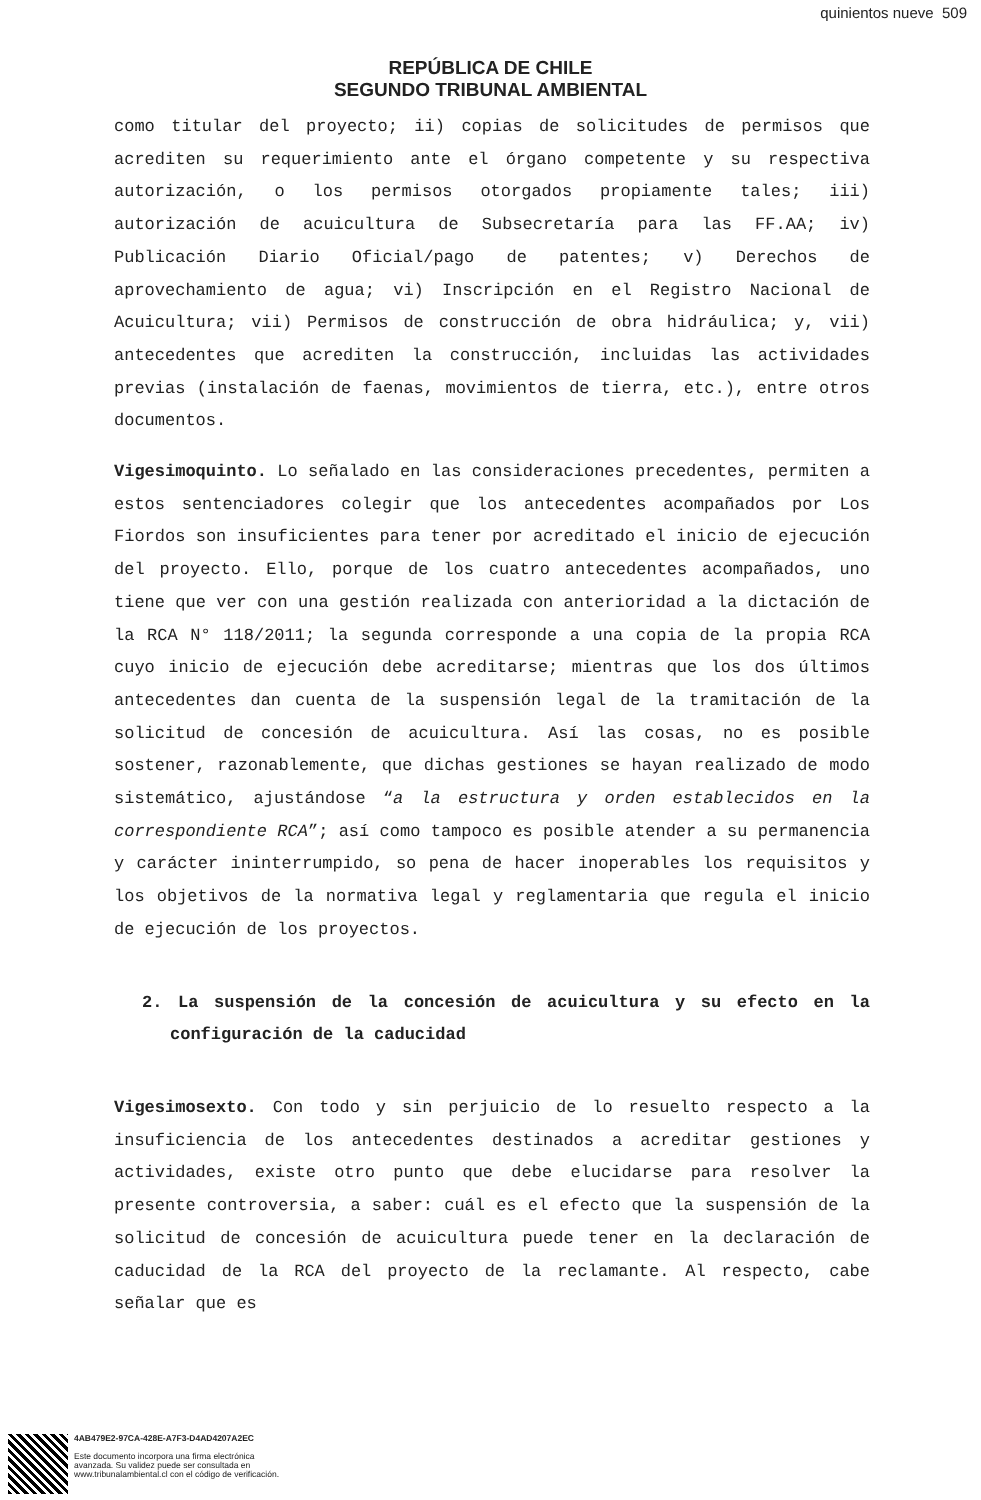quinientos nueve 509
REPÚBLICA DE CHILE
SEGUNDO TRIBUNAL AMBIENTAL
como titular del proyecto; ii) copias de solicitudes de permisos que acrediten su requerimiento ante el órgano competente y su respectiva autorización, o los permisos otorgados propiamente tales; iii) autorización de acuicultura de Subsecretaría para las FF.AA; iv) Publicación Diario Oficial/pago de patentes; v) Derechos de aprovechamiento de agua; vi) Inscripción en el Registro Nacional de Acuicultura; vii) Permisos de construcción de obra hidráulica; y, vii) antecedentes que acrediten la construcción, incluidas las actividades previas (instalación de faenas, movimientos de tierra, etc.), entre otros documentos.
Vigesimoquinto. Lo señalado en las consideraciones precedentes, permiten a estos sentenciadores colegir que los antecedentes acompañados por Los Fiordos son insuficientes para tener por acreditado el inicio de ejecución del proyecto. Ello, porque de los cuatro antecedentes acompañados, uno tiene que ver con una gestión realizada con anterioridad a la dictación de la RCA N° 118/2011; la segunda corresponde a una copia de la propia RCA cuyo inicio de ejecución debe acreditarse; mientras que los dos últimos antecedentes dan cuenta de la suspensión legal de la tramitación de la solicitud de concesión de acuicultura. Así las cosas, no es posible sostener, razonablemente, que dichas gestiones se hayan realizado de modo sistemático, ajustándose “a la estructura y orden establecidos en la correspondiente RCA”; así como tampoco es posible atender a su permanencia y carácter ininterrumpido, so pena de hacer inoperables los requisitos y los objetivos de la normativa legal y reglamentaria que regula el inicio de ejecución de los proyectos.
2. La suspensión de la concesión de acuicultura y su efecto en la configuración de la caducidad
Vigesimosexto. Con todo y sin perjuicio de lo resuelto respecto a la insuficiencia de los antecedentes destinados a acreditar gestiones y actividades, existe otro punto que debe elucidarse para resolver la presente controversia, a saber: cuál es el efecto que la suspensión de la solicitud de concesión de acuicultura puede tener en la declaración de caducidad de la RCA del proyecto de la reclamante. Al respecto, cabe señalar que es
4AB479E2-97CA-428E-A7F3-D4AD4207A2EC
Este documento incorpora una firma electrónica
avanzada. Su validez puede ser consultada en
www.tribunalambiental.cl con el código de verificación.